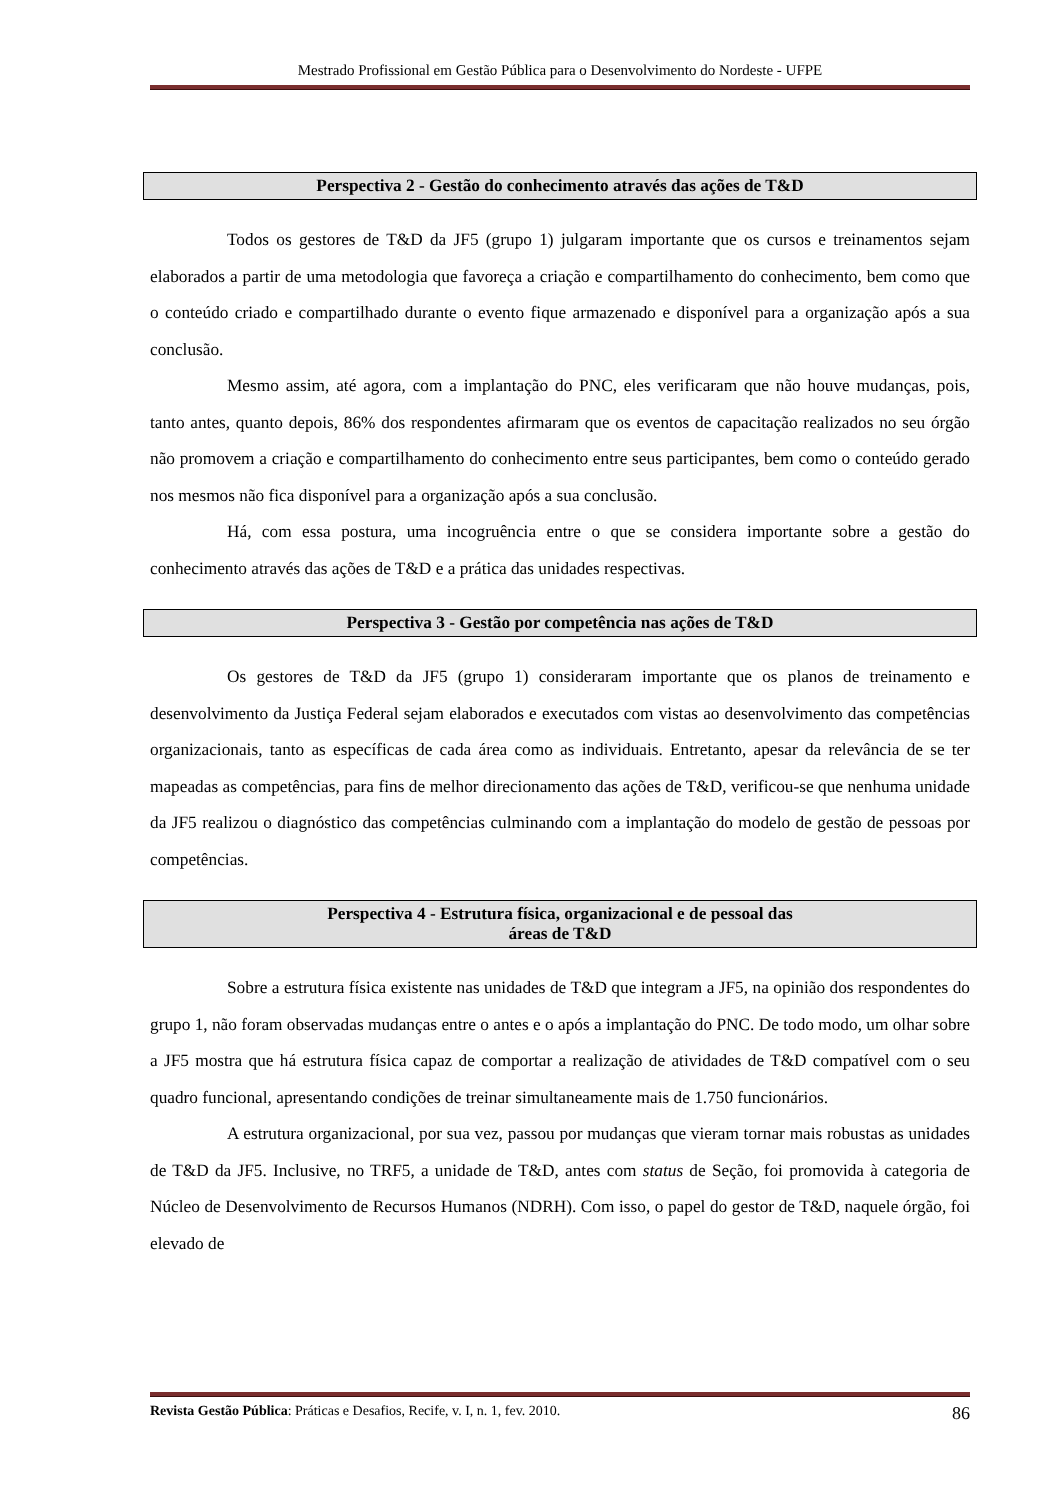Mestrado Profissional em Gestão Pública para o Desenvolvimento do Nordeste - UFPE
Perspectiva 2 - Gestão do conhecimento através das ações de T&D
Todos os gestores de T&D da JF5 (grupo 1) julgaram importante que os cursos e treinamentos sejam elaborados a partir de uma metodologia que favoreça a criação e compartilhamento do conhecimento, bem como que o conteúdo criado e compartilhado durante o evento fique armazenado e disponível para a organização após a sua conclusão.
Mesmo assim, até agora, com a implantação do PNC, eles verificaram que não houve mudanças, pois, tanto antes, quanto depois, 86% dos respondentes afirmaram que os eventos de capacitação realizados no seu órgão não promovem a criação e compartilhamento do conhecimento entre seus participantes, bem como o conteúdo gerado nos mesmos não fica disponível para a organização após a sua conclusão.
Há, com essa postura, uma incogruência entre o que se considera importante sobre a gestão do conhecimento através das ações de T&D e a prática das unidades respectivas.
Perspectiva 3 - Gestão por competência nas ações de T&D
Os gestores de T&D da JF5 (grupo 1) consideraram importante que os planos de treinamento e desenvolvimento da Justiça Federal sejam elaborados e executados com vistas ao desenvolvimento das competências organizacionais, tanto as específicas de cada área como as individuais. Entretanto, apesar da relevância de se ter mapeadas as competências, para fins de melhor direcionamento das ações de T&D, verificou-se que nenhuma unidade da JF5 realizou o diagnóstico das competências culminando com a implantação do modelo de gestão de pessoas por competências.
Perspectiva 4 - Estrutura física, organizacional e de pessoal das
áreas de T&D
Sobre a estrutura física existente nas unidades de T&D que integram a JF5, na opinião dos respondentes do grupo 1, não foram observadas mudanças entre o antes e o após a implantação do PNC. De todo modo, um olhar sobre a JF5 mostra que há estrutura física capaz de comportar a realização de atividades de T&D compatível com o seu quadro funcional, apresentando condições de treinar simultaneamente mais de 1.750 funcionários.
A estrutura organizacional, por sua vez, passou por mudanças que vieram tornar mais robustas as unidades de T&D da JF5. Inclusive, no TRF5, a unidade de T&D, antes com status de Seção, foi promovida à categoria de Núcleo de Desenvolvimento de Recursos Humanos (NDRH). Com isso, o papel do gestor de T&D, naquele órgão, foi elevado de
Revista Gestão Pública: Práticas e Desafios, Recife, v. I, n. 1, fev. 2010. 86